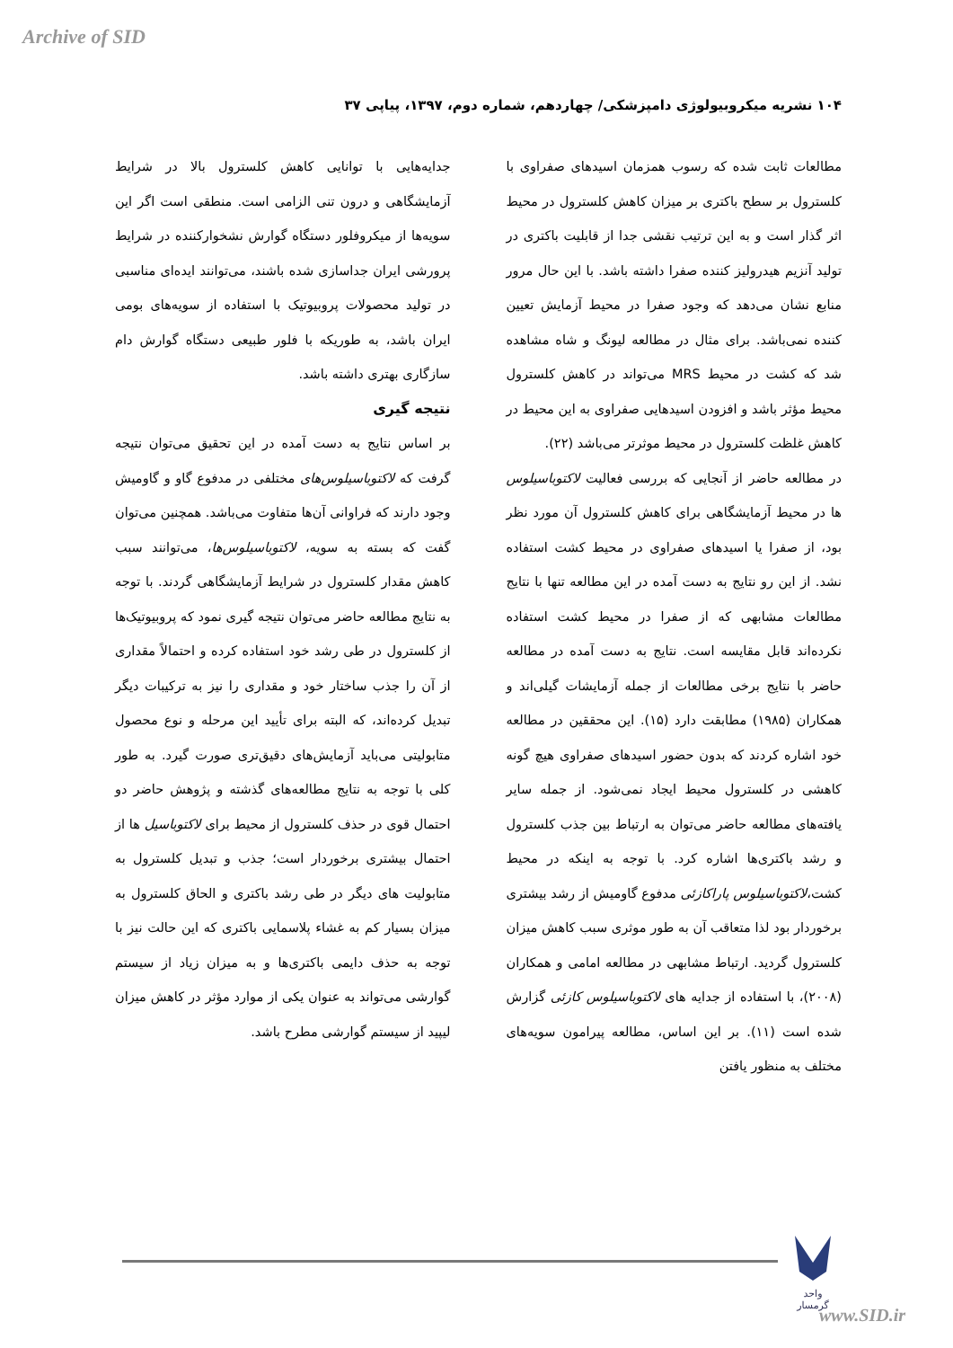Archive of SID
۱۰۴ نشریه میکروبیولوژی دامپزشکی/ چهاردهم، شماره دوم، ۱۳۹۷، پیاپی ۳۷
مطالعات ثابت شده که رسوب همزمان اسیدهای صفراوی با کلسترول بر سطح باکتری بر میزان کاهش کلسترول در محیط اثر گذار است و به این ترتیب نقشی جدا از قابلیت باکتری در تولید آنزیم هیدرولیز کننده صفرا داشته باشد. با این حال مرور منابع نشان می‌دهد که وجود صفرا در محیط آزمایش تعیین کننده نمی‌باشد. برای مثال در مطالعه لیونگ و شاه مشاهده شد که کشت در محیط MRS می‌تواند در کاهش کلسترول محیط مؤثر باشد و افزودن اسیدهایی صفراوی به این محیط در کاهش غلظت کلسترول در محیط موثرتر می‌باشد (۲۲).
در مطالعه حاضر از آنجایی که بررسی فعالیت لاکتوباسیلوس ها در محیط آزمایشگاهی برای کاهش کلسترول آن مورد نظر بود، از صفرا یا اسیدهای صفراوی در محیط کشت استفاده نشد. از این رو نتایج به دست آمده در این مطالعه تنها با نتایج مطالعات مشابهی که از صفرا در محیط کشت استفاده نکرده‌اند قابل مقایسه است. نتایج به دست آمده در مطالعه حاضر با نتایج برخی مطالعات از جمله آزمایشات گیلی‌اند و همکاران (۱۹۸۵) مطابقت دارد (۱۵). این محققین در مطالعه خود اشاره کردند که بدون حضور اسیدهای صفراوی هیچ گونه کاهشی در کلسترول محیط ایجاد نمی‌شود. از جمله سایر یافته‌های مطالعه حاضر می‌توان به ارتباط بین جذب کلسترول و رشد باکتری‌ها اشاره کرد. با توجه به اینکه در محیط کشت،لاکتوباسیلوس پاراکازئی مدفوع گاومیش از رشد بیشتری برخوردار بود لذا متعاقب آن به طور موثری سبب کاهش میزان کلسترول گردید. ارتباط مشابهی در مطالعه امامی و همکاران (۲۰۰۸)، با استفاده از جدایه های لاکتوباسیلوس کازئی گزارش شده است (۱۱). بر این اساس، مطالعه پیرامون سویه‌های مختلف به منظور یافتن
جدایه‌هایی با توانایی کاهش کلسترول بالا در شرایط آزمایشگاهی و درون تنی الزامی است. منطقی است اگر این سویه‌ها از میکروفلور دستگاه گوارش نشخوارکننده در شرایط پرورشی ایران جداسازی شده باشند، می‌توانند ایده‌ای مناسبی در تولید محصولات پروبیوتیک با استفاده از سویه‌های بومی ایران باشد، به طوریکه با فلور طبیعی دستگاه گوارش دام سازگاری بهتری داشته باشد.
نتیجه گیری
بر اساس نتایج به دست آمده در این تحقیق می‌توان نتیجه گرفت که لاکتوباسیلوس‌های مختلفی در مدفوع گاو و گاومیش وجود دارند که فراوانی آن‌ها متفاوت می‌باشد. همچنین می‌توان گفت که بسته به سویه، لاکتوباسیلوس‌ها، می‌توانند سبب کاهش مقدار کلسترول در شرایط آزمایشگاهی گردند. با توجه به نتایج مطالعه حاضر می‌توان نتیجه گیری نمود که پروبیوتیک‌ها از کلسترول در طی رشد خود استفاده کرده و احتمالاً مقداری از آن را جذب ساختار خود و مقداری را نیز به ترکیبات دیگر تبدیل کرده‌اند، که البته برای تأیید این مرحله و نوع محصول متابولیتی می‌باید آزمایش‌های دقیق‌تری صورت گیرد. به طور کلی با توجه به نتایج مطالعه‌های گذشته و پژوهش حاضر دو احتمال قوی در حذف کلسترول از محیط برای لاکتوباسیل ها از احتمال بیشتری برخوردار است؛ جذب و تبدیل کلسترول به متابولیت های دیگر در طی رشد باکتری و الحاق کلسترول به میزان بسیار کم به غشاء پلاسمایی باکتری که این حالت نیز با توجه به حذف دایمی باکتری‌ها و به میزان زیاد از سیستم گوارشی می‌تواند به عنوان یکی از موارد مؤثر در کاهش میزان لیپید از سیستم گوارشی مطرح باشد.
واحد گرمسار
www.SID.ir